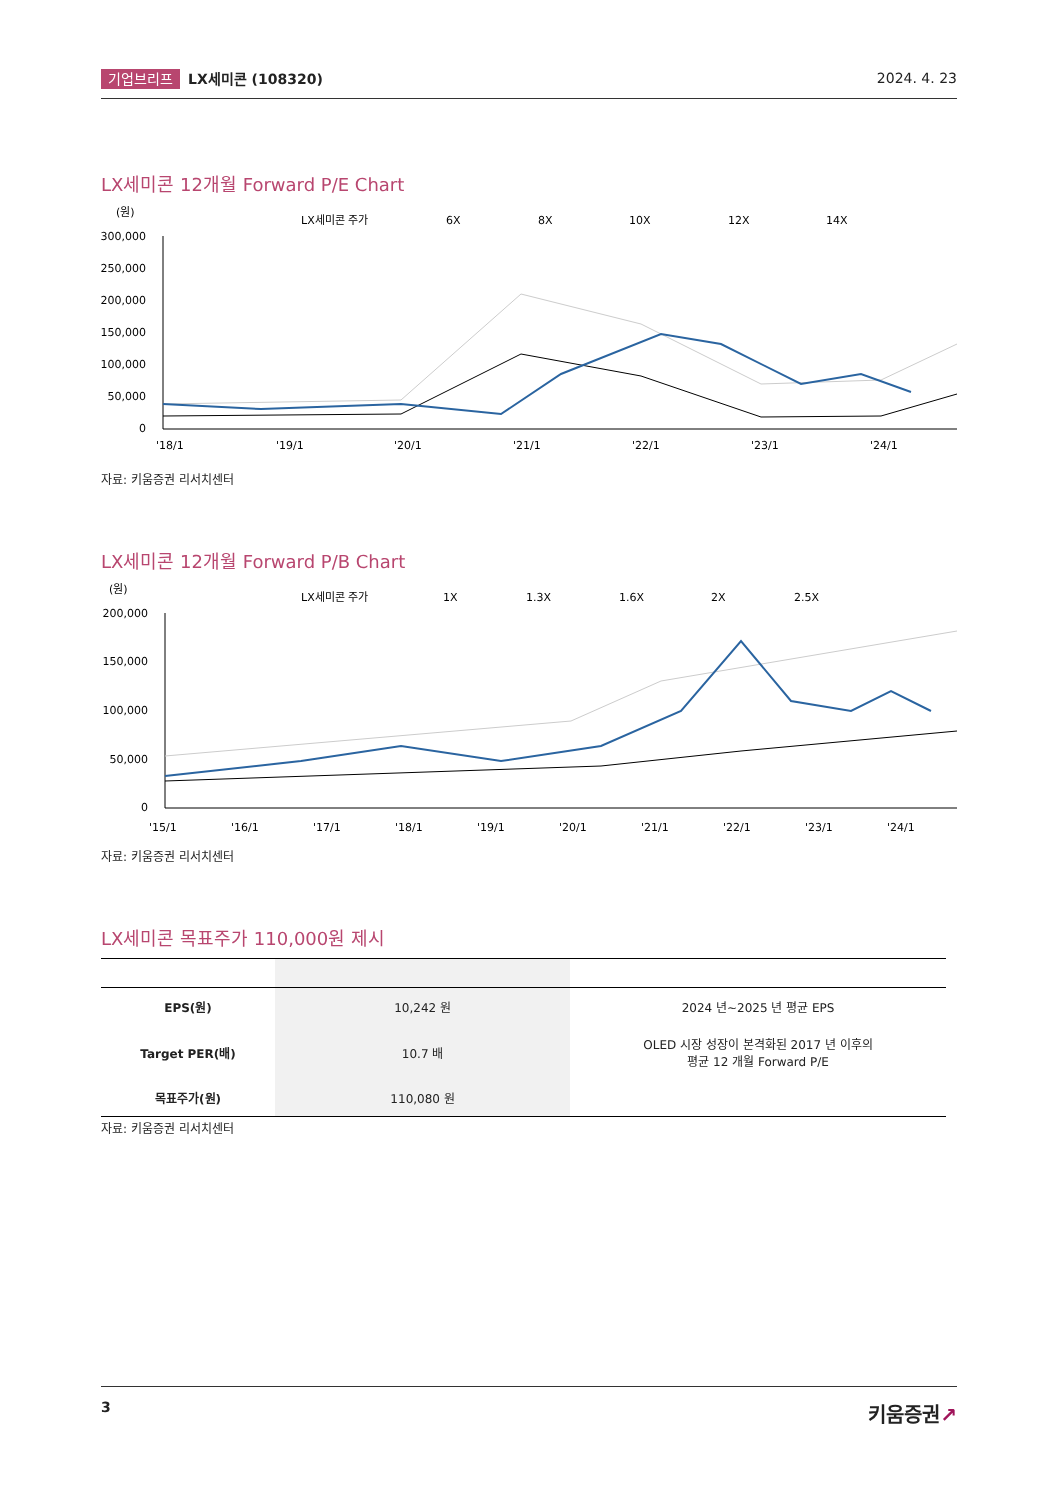기업브리프 LX세미콘 (108320) 2024. 4. 23
LX세미콘 12개월 Forward P/E Chart
(원)
LX세미콘 주가
6X
8X
10X
12X
14X
300,000
250,000
200,000
150,000
100,000
50,000
0
'18/1
'19/1
'20/1
'21/1
'22/1
'23/1
'24/1
자료: 키움증권 리서치센터
LX세미콘 12개월 Forward P/B Chart
(원)
LX세미콘 주가
1X
1.3X
1.6X
2X
2.5X
200,000
150,000
100,000
50,000
0
'15/1
'16/1
'17/1
'18/1
'19/1
'20/1
'21/1
'22/1
'23/1
'24/1
자료: 키움증권 리서치센터
LX세미콘 목표주가 110,000원 제시
| EPS(원) | 10,242 원 | 2024 년~2025 년 평균 EPS |
| Target PER(배) | 10.7 배 | OLED 시장 성장이 본격화된 2017 년 이후의 평균 12 개월 Forward P/E |
| 목표주가(원) | 110,080 원 | |
자료: 키움증권 리서치센터
3 키움증권↗